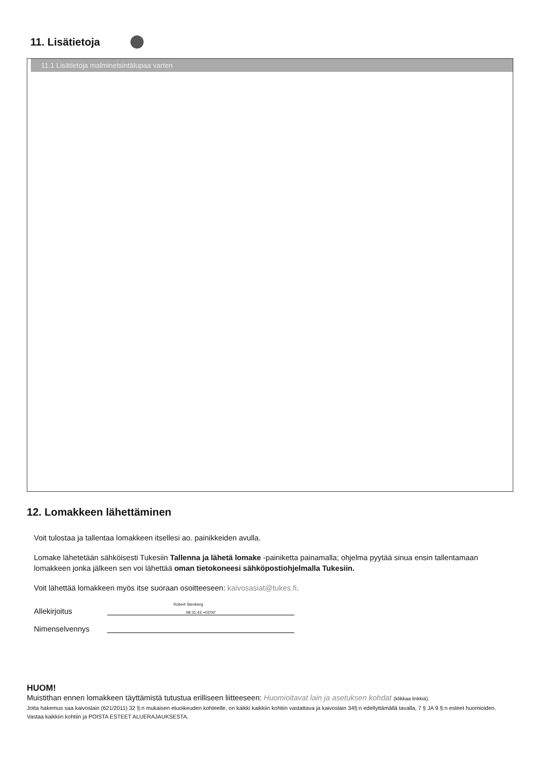11. Lisätietoja
11.1 Lisätietoja malminetsintälupaa varten
12. Lomakkeen lähettäminen
Voit tulostaa ja tallentaa lomakkeen itsellesi ao. painikkeiden avulla.
Lomake lähetetään sähköisesti Tukesiin Tallenna ja lähetä lomake -painiketta painamalla; ohjelma pyytää sinua ensin tallentamaan lomakkeen jonka jälkeen sen voi lähettää oman tietokoneesi sähköpostiohjelmalla Tukesiin.
Voit lähettää lomakkeen myös itse suoraan osoitteeseen: kaivosasiat@tukes.fi.
Robert Stenberg
Allekirjoitus 08:31:43 +03'00'
Nimenselvennys
HUOM!
Muistithan ennen lomakkeen täyttämistä tutustua erilliseen liitteeseen: Huomioitavat lain ja asetuksen kohdat (klikkaa linkkiä).
Jotta hakemus saa kaivoslain (621/2011) 32 §:n mukaisen etuoikeuden kohteelle, on kaikki kaikkiin kohtiin vastattava ja kaivoslain 34§:n edellyttämällä tavalla, 7 § JA 9 §:n esteet huomioiden. Vastaa kaikkiin kohtiin ja POISTA ESTEET ALUERAJAUKSESTA.